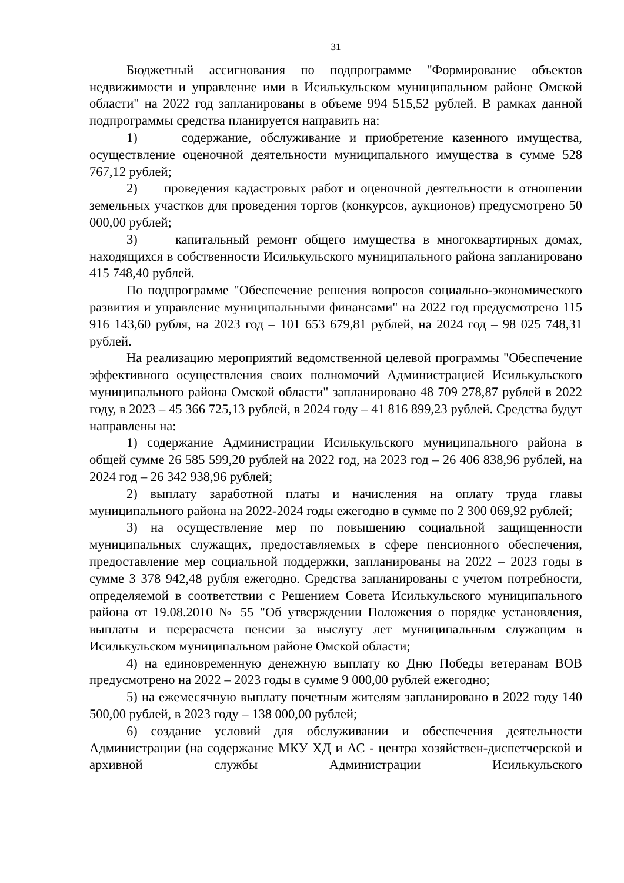31
Бюджетный ассигнования по подпрограмме "Формирование объектов недвижимости и управление ими в Исилькульском муниципальном районе Омской области" на 2022 год запланированы в объеме 994 515,52 рублей. В рамках данной подпрограммы средства планируется направить на:
1) содержание, обслуживание и приобретение казенного имущества, осуществление оценочной деятельности муниципального имущества в сумме 528 767,12 рублей;
2) проведения кадастровых работ и оценочной деятельности в отношении земельных участков для проведения торгов (конкурсов, аукционов) предусмотрено 50 000,00 рублей;
3) капитальный ремонт общего имущества в многоквартирных домах, находящихся в собственности Исилькульского муниципального района запланировано 415 748,40 рублей.
По подпрограмме "Обеспечение решения вопросов социально-экономического развития и управление муниципальными финансами" на 2022 год предусмотрено 115 916 143,60 рубля, на 2023 год – 101 653 679,81 рублей, на 2024 год – 98 025 748,31 рублей.
На реализацию мероприятий ведомственной целевой программы "Обеспечение эффективного осуществления своих полномочий Администрацией Исилькульского муниципального района Омской области" запланировано 48 709 278,87 рублей в 2022 году, в 2023 – 45 366 725,13 рублей, в 2024 году – 41 816 899,23 рублей. Средства будут направлены на:
1) содержание Администрации Исилькульского муниципального района в общей сумме 26 585 599,20 рублей на 2022 год, на 2023 год – 26 406 838,96 рублей, на 2024 год – 26 342 938,96 рублей;
2) выплату заработной платы и начисления на оплату труда главы муниципального района на 2022-2024 годы ежегодно в сумме по 2 300 069,92 рублей;
3) на осуществление мер по повышению социальной защищенности муниципальных служащих, предоставляемых в сфере пенсионного обеспечения, предоставление мер социальной поддержки, запланированы на 2022 – 2023 годы в сумме 3 378 942,48 рубля ежегодно. Средства запланированы с учетом потребности, определяемой в соответствии с Решением Совета Исилькульского муниципального района от 19.08.2010 № 55 "Об утверждении Положения о порядке установления, выплаты и перерасчета пенсии за выслугу лет муниципальным служащим в Исилькульском муниципальном районе Омской области;
4) на единовременную денежную выплату ко Дню Победы ветеранам ВОВ предусмотрено на 2022 – 2023 годы в сумме 9 000,00 рублей ежегодно;
5) на ежемесячную выплату почетным жителям запланировано в 2022 году 140 500,00 рублей, в 2023 году – 138 000,00 рублей;
6) создание условий для обслуживании и обеспечения деятельности Администрации (на содержание МКУ ХД и АС - центра хозяйствен-диспетчерской и архивной службы Администрации Исилькульского